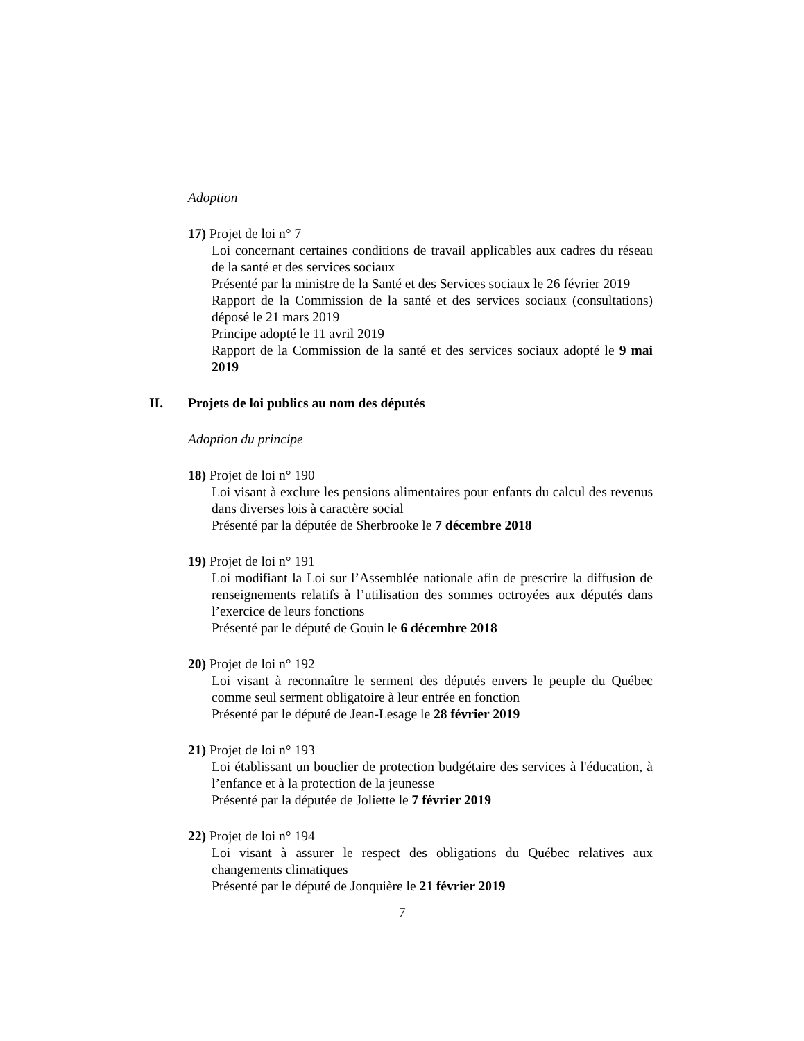Adoption
17) Projet de loi n° 7
Loi concernant certaines conditions de travail applicables aux cadres du réseau de la santé et des services sociaux
Présenté par la ministre de la Santé et des Services sociaux le 26 février 2019
Rapport de la Commission de la santé et des services sociaux (consultations) déposé le 21 mars 2019
Principe adopté le 11 avril 2019
Rapport de la Commission de la santé et des services sociaux adopté le 9 mai 2019
II. Projets de loi publics au nom des députés
Adoption du principe
18) Projet de loi n° 190
Loi visant à exclure les pensions alimentaires pour enfants du calcul des revenus dans diverses lois à caractère social
Présenté par la députée de Sherbrooke le 7 décembre 2018
19) Projet de loi n° 191
Loi modifiant la Loi sur l’Assemblée nationale afin de prescrire la diffusion de renseignements relatifs à l’utilisation des sommes octroyées aux députés dans l’exercice de leurs fonctions
Présenté par le député de Gouin le 6 décembre 2018
20) Projet de loi n° 192
Loi visant à reconnaître le serment des députés envers le peuple du Québec comme seul serment obligatoire à leur entrée en fonction
Présenté par le député de Jean-Lesage le 28 février 2019
21) Projet de loi n° 193
Loi établissant un bouclier de protection budgétaire des services à l'éducation, à l’enfance et à la protection de la jeunesse
Présenté par la députée de Joliette le 7 février 2019
22) Projet de loi n° 194
Loi visant à assurer le respect des obligations du Québec relatives aux changements climatiques
Présenté par le député de Jonquière le 21 février 2019
7